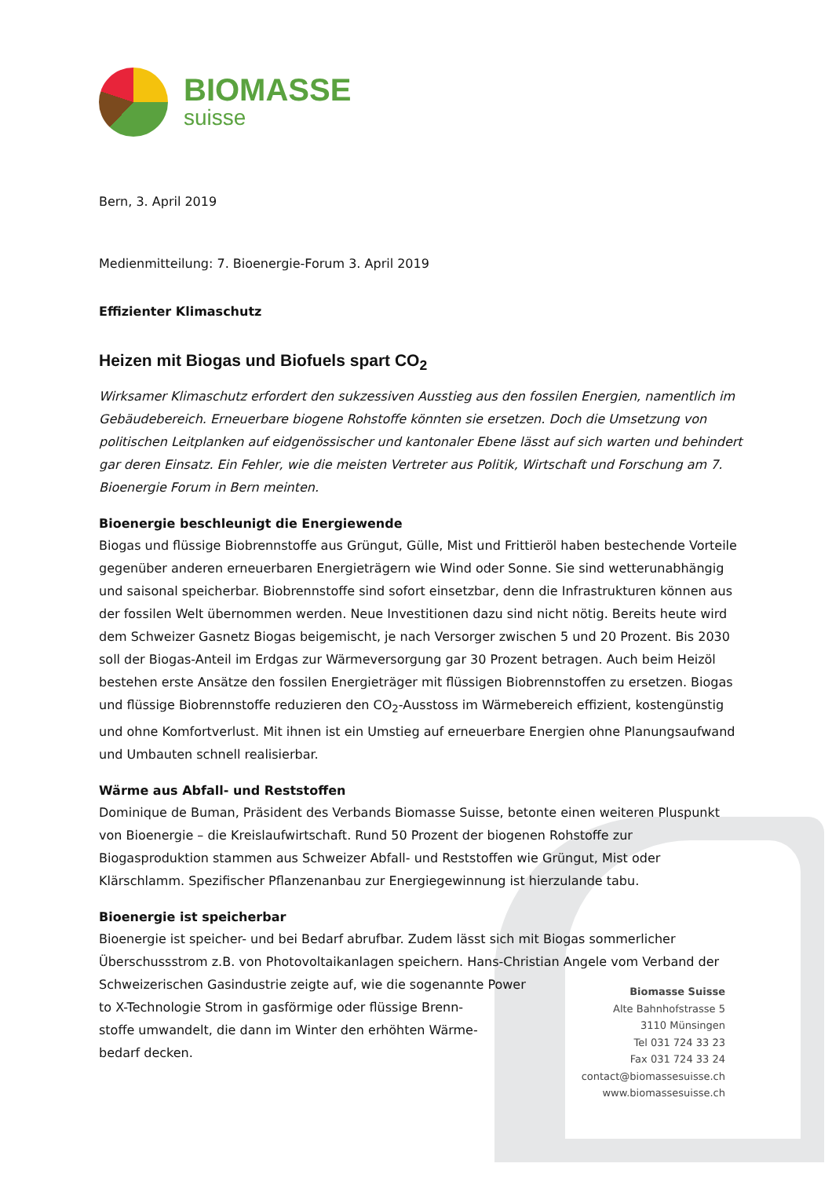BIOMASSE
suisse
Bern, 3. April 2019
Medienmitteilung: 7. Bioenergie-Forum 3. April 2019
Effizienter Klimaschutz
Heizen mit Biogas und Biofuels spart CO<sub>2</sub>
Wirksamer Klimaschutz erfordert den sukzessiven Ausstieg aus den fossilen Energien, namentlich im Gebäudebereich. Erneuerbare biogene Rohstoffe könnten sie ersetzen. Doch die Umsetzung von politischen Leitplanken auf eidgenössischer und kantonaler Ebene lässt auf sich warten und behindert gar deren Einsatz. Ein Fehler, wie die meisten Vertreter aus Politik, Wirtschaft und Forschung am 7. Bioenergie Forum in Bern meinten.
Bioenergie beschleunigt die Energiewende
Biogas und flüssige Biobrennstoffe aus Grüngut, Gülle, Mist und Frittieröl haben bestechende Vorteile gegenüber anderen erneuerbaren Energieträgern wie Wind oder Sonne. Sie sind wetterunabhängig und saisonal speicherbar. Biobrennstoffe sind sofort einsetzbar, denn die Infrastrukturen können aus der fossilen Welt übernommen werden. Neue Investitionen dazu sind nicht nötig. Bereits heute wird dem Schweizer Gasnetz Biogas beigemischt, je nach Versorger zwischen 5 und 20 Prozent. Bis 2030 soll der Biogas-Anteil im Erdgas zur Wärmeversorgung gar 30 Prozent betragen. Auch beim Heizöl bestehen erste Ansätze den fossilen Energieträger mit flüssigen Biobrennstoffen zu ersetzen. Biogas und flüssige Biobrennstoffe reduzieren den CO<sub>2</sub>-Ausstoss im Wärmebereich effizient, kostengünstig und ohne Komfortverlust. Mit ihnen ist ein Umstieg auf erneuerbare Energien ohne Planungsaufwand und Umbauten schnell realisierbar.
Wärme aus Abfall- und Reststoffen
Dominique de Buman, Präsident des Verbands Biomasse Suisse, betonte einen weiteren Pluspunkt von Bioenergie – die Kreislaufwirtschaft. Rund 50 Prozent der biogenen Rohstoffe zur Biogasproduktion stammen aus Schweizer Abfall- und Reststoffen wie Grüngut, Mist oder Klärschlamm. Spezifischer Pflanzenanbau zur Energiegewinnung ist hierzulande tabu.
Bioenergie ist speicherbar
Bioenergie ist speicher- und bei Bedarf abrufbar. Zudem lässt sich mit Biogas sommerlicher Überschussstrom z.B. von Photovoltaikanlagen speichern. Hans-Christian Angele vom Verband der Schweizerischen Gasindustrie zeigte auf, wie die sogenannte Power
to X-Technologie Strom in gasförmige oder flüssige Brenn-
stoffe umwandelt, die dann im Winter den erhöhten Wärme-
bedarf decken.
Biomasse Suisse
Alte Bahnhofstrasse 5
3110 Münsingen
Tel 031 724 33 23
Fax 031 724 33 24
contact@biomassesuisse.ch
www.biomassesuisse.ch